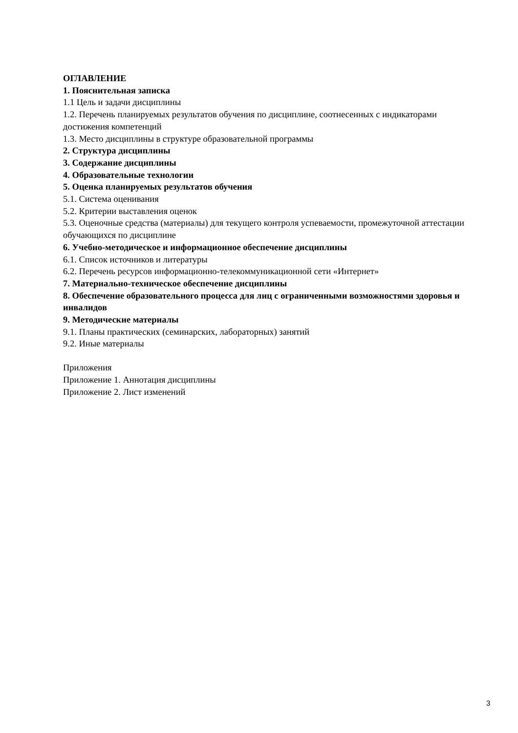ОГЛАВЛЕНИЕ
1. Пояснительная записка
1.1 Цель и задачи дисциплины
1.2. Перечень планируемых результатов обучения по дисциплине, соотнесенных с индикаторами достижения компетенций
1.3. Место дисциплины в структуре образовательной программы
2. Структура дисциплины
3. Содержание дисциплины
4. Образовательные технологии
5. Оценка планируемых результатов обучения
5.1. Система оценивания
5.2. Критерии выставления оценок
5.3. Оценочные средства (материалы) для текущего контроля успеваемости, промежуточной аттестации обучающихся по дисциплине
6. Учебно-методическое и информационное обеспечение дисциплины
6.1. Список источников и литературы
6.2. Перечень ресурсов информационно-телекоммуникационной сети «Интернет»
7. Материально-техническое обеспечение дисциплины
8. Обеспечение образовательного процесса для лиц с ограниченными возможностями здоровья и инвалидов
9. Методические материалы
9.1. Планы практических (семинарских, лабораторных) занятий
9.2. Иные материалы
Приложения
Приложение 1. Аннотация дисциплины
Приложение 2. Лист изменений
3